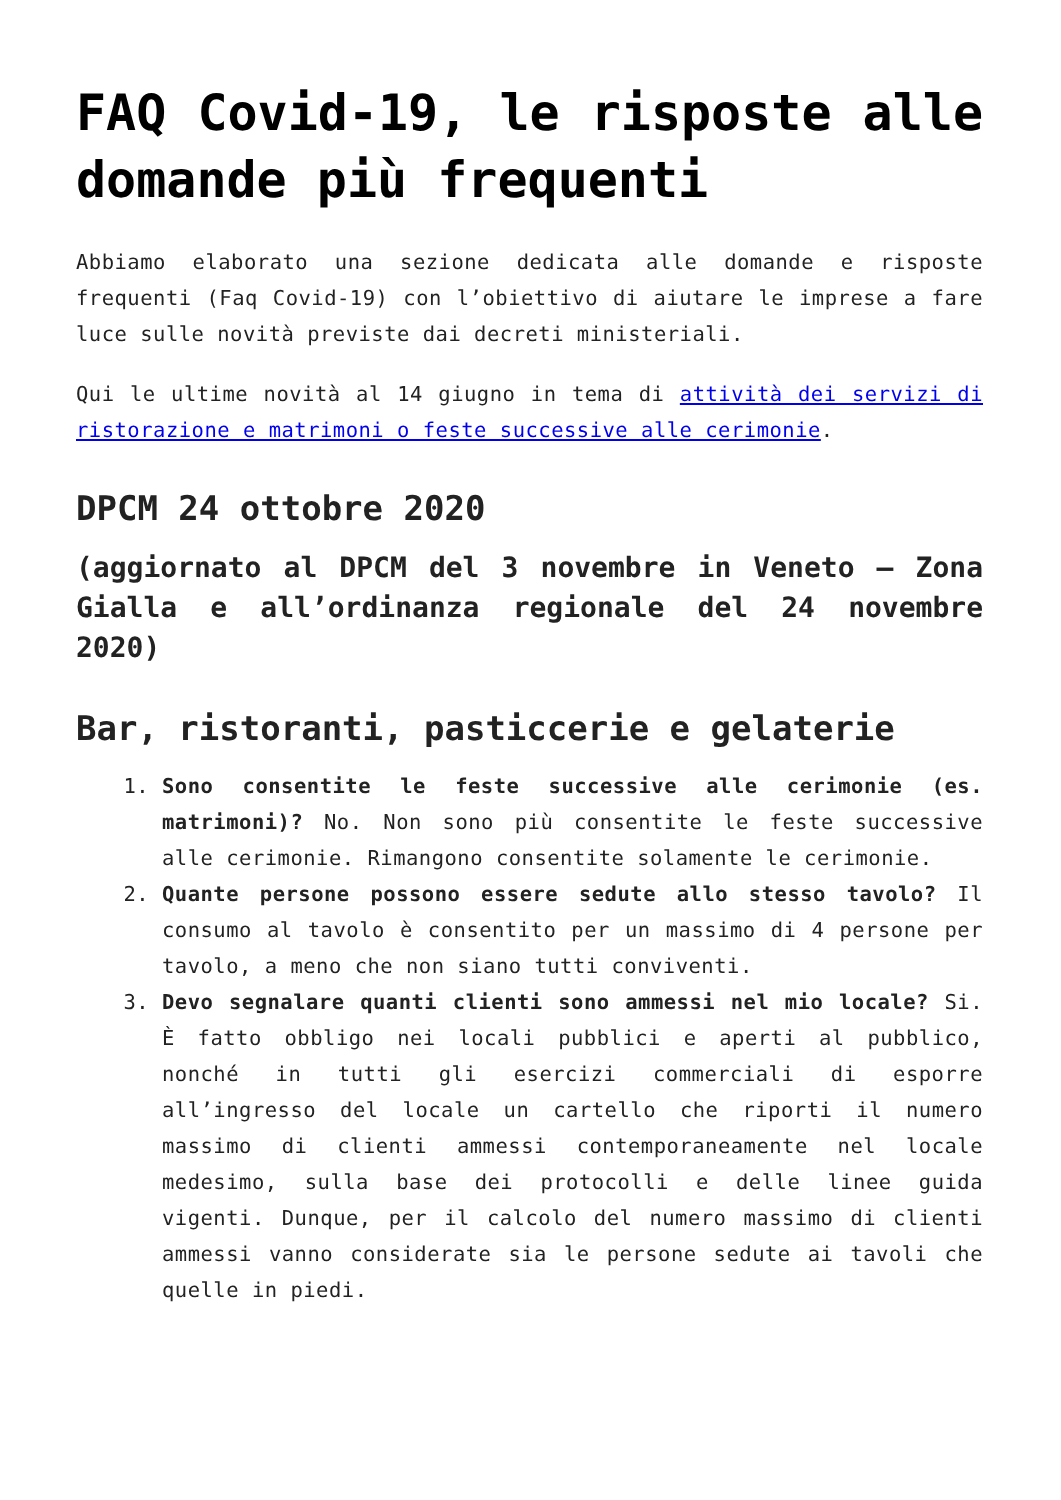FAQ Covid-19, le risposte alle domande più frequenti
Abbiamo elaborato una sezione dedicata alle domande e risposte frequenti (Faq Covid-19) con l’obiettivo di aiutare le imprese a fare luce sulle novità previste dai decreti ministeriali.
Qui le ultime novità al 14 giugno in tema di attività dei servizi di ristorazione e matrimoni o feste successive alle cerimonie.
DPCM 24 ottobre 2020
(aggiornato al DPCM del 3 novembre in Veneto – Zona Gialla e all’ordinanza regionale del 24 novembre 2020)
Bar, ristoranti, pasticcerie e gelaterie
1. Sono consentite le feste successive alle cerimonie (es. matrimoni)? No. Non sono più consentite le feste successive alle cerimonie. Rimangono consentite solamente le cerimonie.
2. Quante persone possono essere sedute allo stesso tavolo? Il consumo al tavolo è consentito per un massimo di 4 persone per tavolo, a meno che non siano tutti conviventi.
3. Devo segnalare quanti clienti sono ammessi nel mio locale? Si. È fatto obbligo nei locali pubblici e aperti al pubblico, nonché in tutti gli esercizi commerciali di esporre all’ingresso del locale un cartello che riporti il numero massimo di clienti ammessi contemporaneamente nel locale medesimo, sulla base dei protocolli e delle linee guida vigenti. Dunque, per il calcolo del numero massimo di clienti ammessi vanno considerate sia le persone sedute ai tavoli che quelle in piedi.